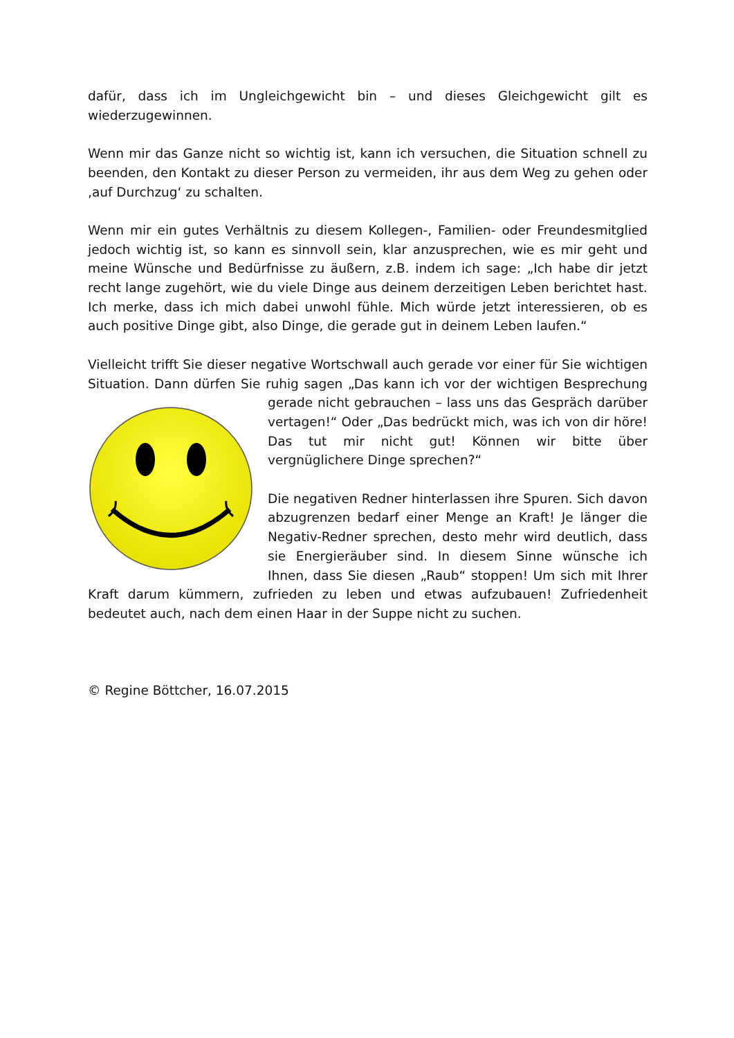dafür, dass ich im Ungleichgewicht bin – und dieses Gleichgewicht gilt es wiederzugewinnen.
Wenn mir das Ganze nicht so wichtig ist, kann ich versuchen, die Situation schnell zu beenden, den Kontakt zu dieser Person zu vermeiden, ihr aus dem Weg zu gehen oder ‚auf Durchzug‘ zu schalten.
Wenn mir ein gutes Verhältnis zu diesem Kollegen-, Familien- oder Freundesmitglied jedoch wichtig ist, so kann es sinnvoll sein, klar anzusprechen, wie es mir geht und meine Wünsche und Bedürfnisse zu äußern, z.B. indem ich sage: „Ich habe dir jetzt recht lange zugehört, wie du viele Dinge aus deinem derzeitigen Leben berichtet hast. Ich merke, dass ich mich dabei unwohl fühle. Mich würde jetzt interessieren, ob es auch positive Dinge gibt, also Dinge, die gerade gut in deinem Leben laufen.“
Vielleicht trifft Sie dieser negative Wortschwall auch gerade vor einer für Sie wichtigen Situation. Dann dürfen Sie ruhig sagen „Das kann ich vor der wichtigen Besprechung gerade nicht gebrauchen – lass uns das Gespräch darüber vertagen!“ Oder „Das bedrückt mich, was ich von dir höre! Das tut mir nicht gut! Können wir bitte über vergnüglichere Dinge sprechen?“
Die negativen Redner hinterlassen ihre Spuren. Sich davon abzugrenzen bedarf einer Menge an Kraft! Je länger die Negativ-Redner sprechen, desto mehr wird deutlich, dass sie Energieräuber sind. In diesem Sinne wünsche ich Ihnen, dass Sie diesen „Raub“ stoppen! Um sich mit Ihrer Kraft darum kümmern, zufrieden zu leben und etwas aufzubauen! Zufriedenheit bedeutet auch, nach dem einen Haar in der Suppe nicht zu suchen.
© Regine Böttcher, 16.07.2015